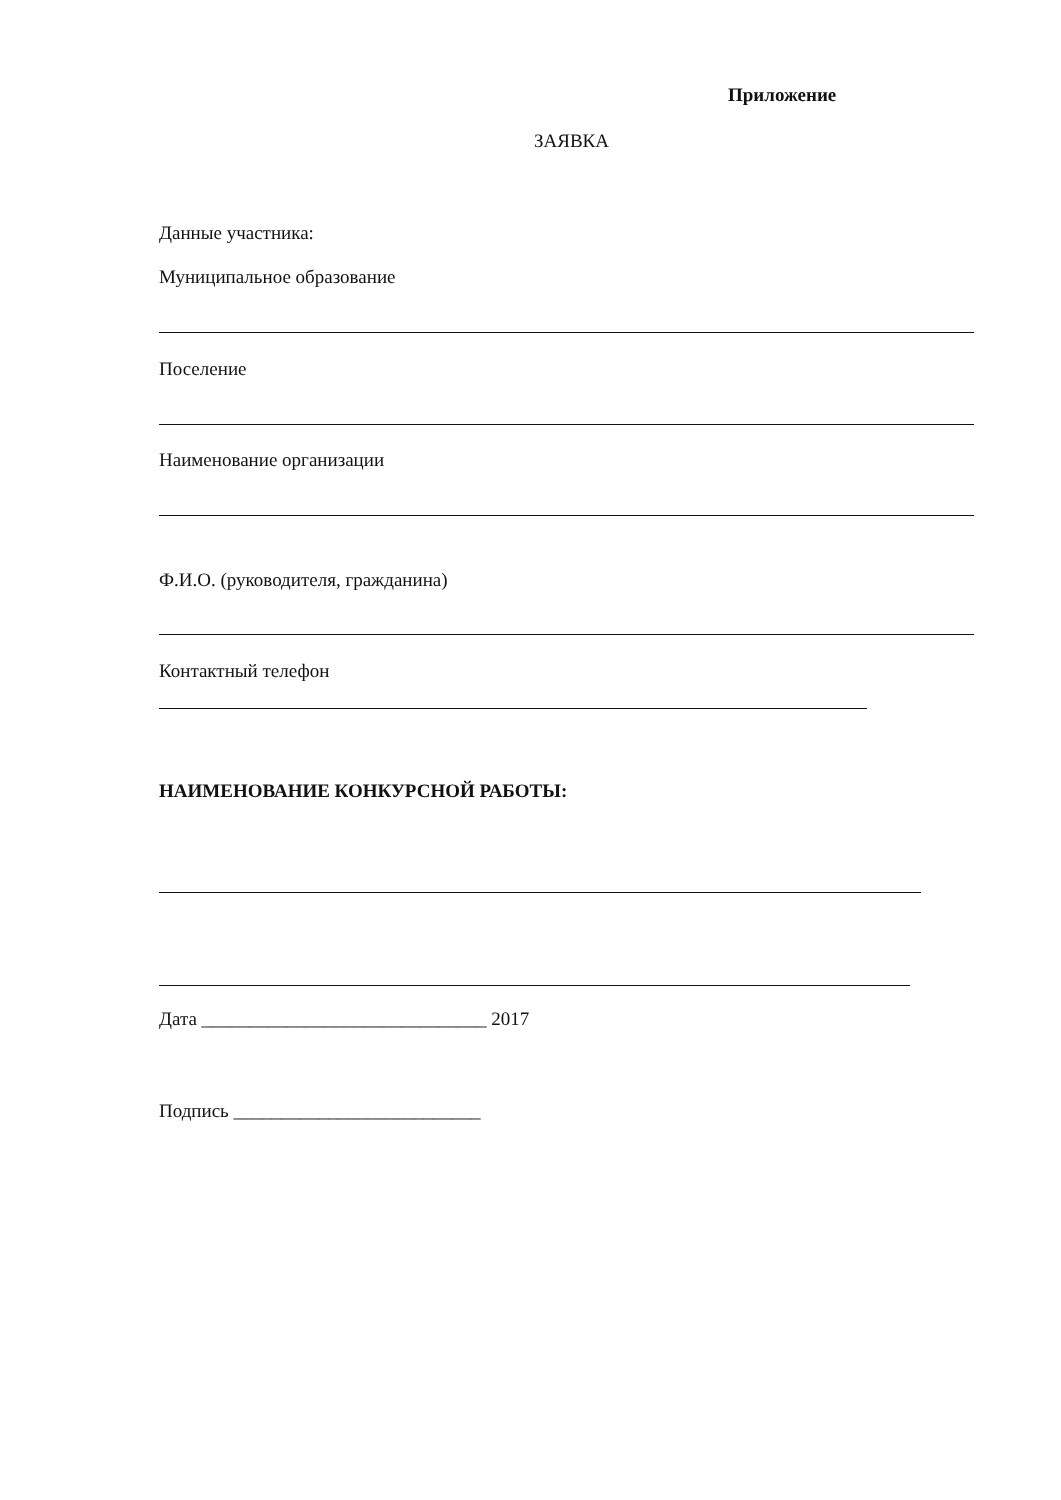Приложение
ЗАЯВКА
Данные участника:
Муниципальное образование
Поселение
Наименование организации
Ф.И.О. (руководителя, гражданина)
Контактный телефон
НАИМЕНОВАНИЕ КОНКУРСНОЙ РАБОТЫ:
Дата ______________________________ 2017
Подпись __________________________